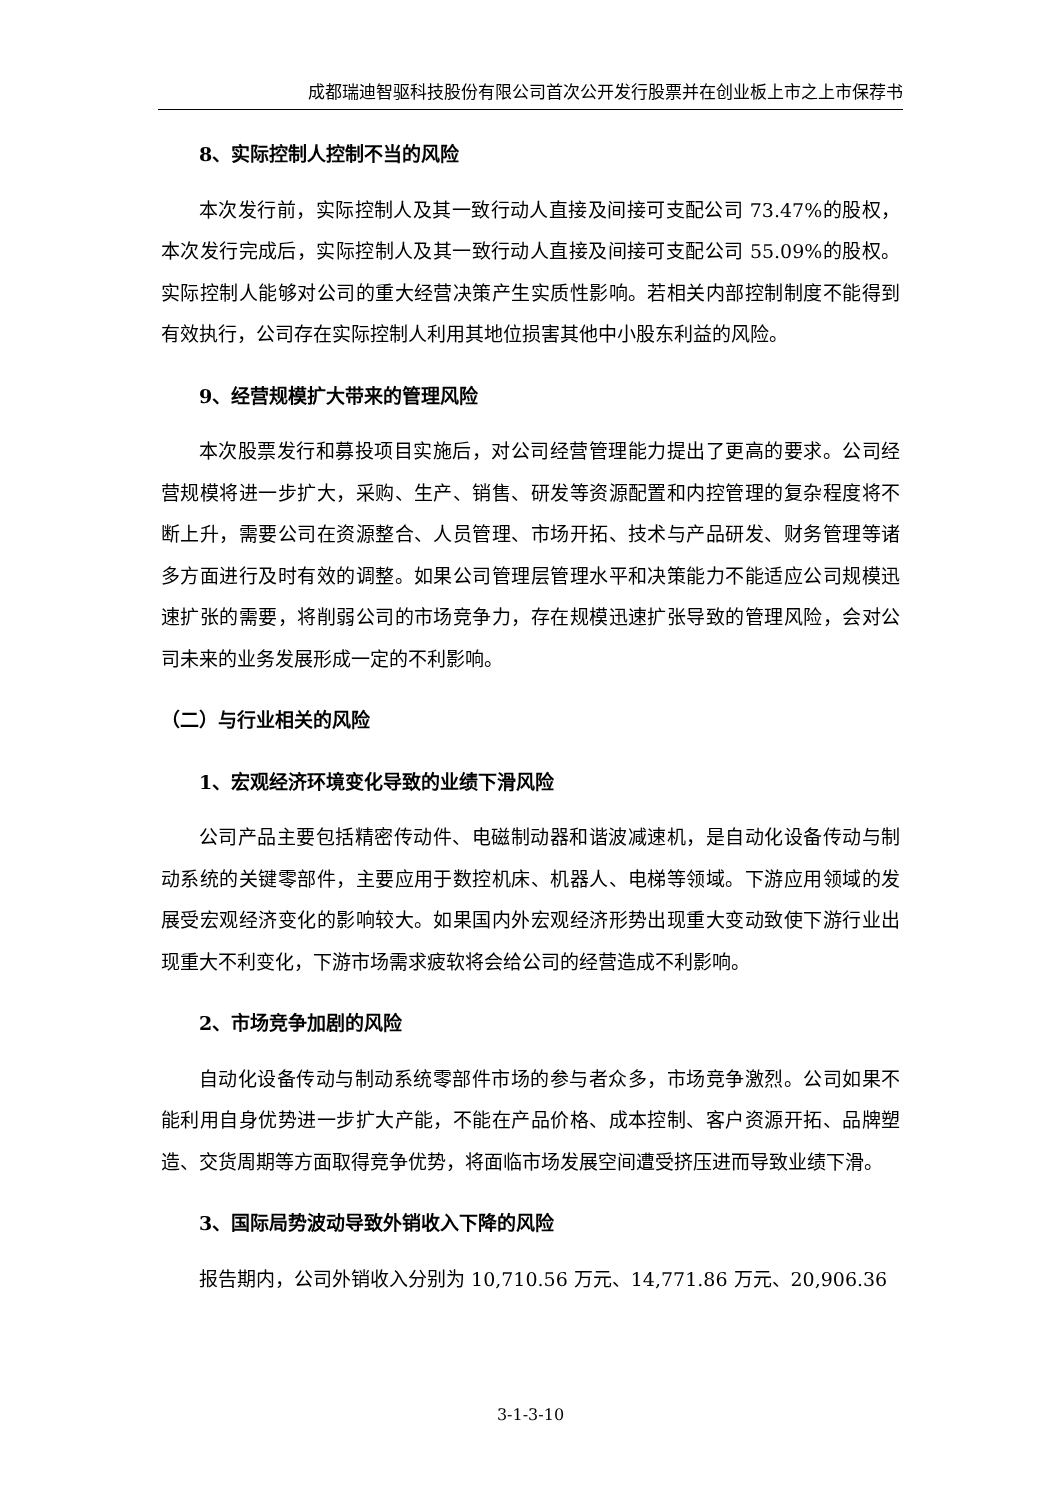成都瑞迪智驱科技股份有限公司首次公开发行股票并在创业板上市之上市保荐书
8、实际控制人控制不当的风险
本次发行前，实际控制人及其一致行动人直接及间接可支配公司 73.47%的股权，本次发行完成后，实际控制人及其一致行动人直接及间接可支配公司 55.09%的股权。实际控制人能够对公司的重大经营决策产生实质性影响。若相关内部控制制度不能得到有效执行，公司存在实际控制人利用其地位损害其他中小股东利益的风险。
9、经营规模扩大带来的管理风险
本次股票发行和募投项目实施后，对公司经营管理能力提出了更高的要求。公司经营规模将进一步扩大，采购、生产、销售、研发等资源配置和内控管理的复杂程度将不断上升，需要公司在资源整合、人员管理、市场开拓、技术与产品研发、财务管理等诸多方面进行及时有效的调整。如果公司管理层管理水平和决策能力不能适应公司规模迅速扩张的需要，将削弱公司的市场竞争力，存在规模迅速扩张导致的管理风险，会对公司未来的业务发展形成一定的不利影响。
（二）与行业相关的风险
1、宏观经济环境变化导致的业绩下滑风险
公司产品主要包括精密传动件、电磁制动器和谐波减速机，是自动化设备传动与制动系统的关键零部件，主要应用于数控机床、机器人、电梯等领域。下游应用领域的发展受宏观经济变化的影响较大。如果国内外宏观经济形势出现重大变动致使下游行业出现重大不利变化，下游市场需求疲软将会给公司的经营造成不利影响。
2、市场竞争加剧的风险
自动化设备传动与制动系统零部件市场的参与者众多，市场竞争激烈。公司如果不能利用自身优势进一步扩大产能，不能在产品价格、成本控制、客户资源开拓、品牌塑造、交货周期等方面取得竞争优势，将面临市场发展空间遭受挤压进而导致业绩下滑。
3、国际局势波动导致外销收入下降的风险
报告期内，公司外销收入分别为 10,710.56 万元、14,771.86 万元、20,906.36
3-1-3-10